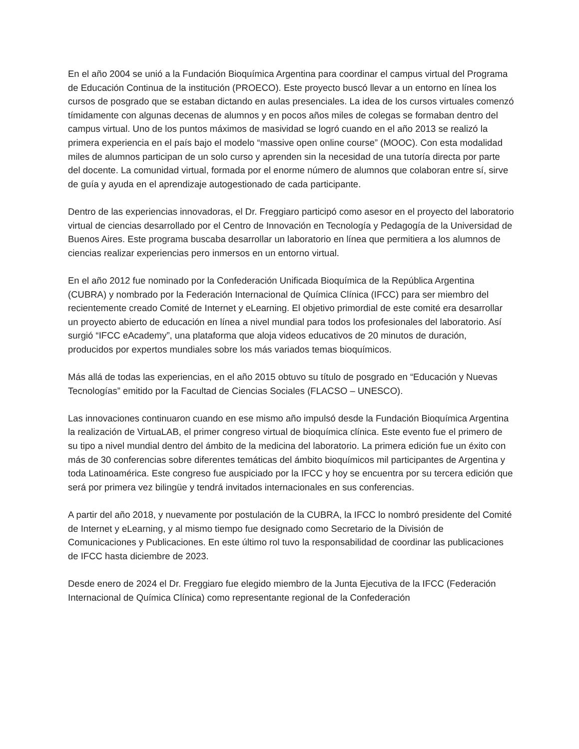En el año 2004 se unió a la Fundación Bioquímica Argentina para coordinar el campus virtual del Programa de Educación Continua de la institución (PROECO). Este proyecto buscó llevar a un entorno en línea los cursos de posgrado que se estaban dictando en aulas presenciales. La idea de los cursos virtuales comenzó tímidamente con algunas decenas de alumnos y en pocos años miles de colegas se formaban dentro del campus virtual. Uno de los puntos máximos de masividad se logró cuando en el año 2013 se realizó la primera experiencia en el país bajo el modelo “massive open online course” (MOOC). Con esta modalidad miles de alumnos participan de un solo curso y aprenden sin la necesidad de una tutoría directa por parte del docente. La comunidad virtual, formada por el enorme número de alumnos que colaboran entre sí, sirve de guía y ayuda en el aprendizaje autogestionado de cada participante.
Dentro de las experiencias innovadoras, el Dr. Freggiaro participó como asesor en el proyecto del laboratorio virtual de ciencias desarrollado por el Centro de Innovación en Tecnología y Pedagogía de la Universidad de Buenos Aires. Este programa buscaba desarrollar un laboratorio en línea que permitiera a los alumnos de ciencias realizar experiencias pero inmersos en un entorno virtual.
En el año 2012 fue nominado por la Confederación Unificada Bioquímica de la República Argentina (CUBRA) y nombrado por la Federación Internacional de Química Clínica (IFCC) para ser miembro del recientemente creado Comité de Internet y eLearning. El objetivo primordial de este comité era desarrollar un proyecto abierto de educación en línea a nivel mundial para todos los profesionales del laboratorio. Así surgió “IFCC eAcademy”, una plataforma que aloja videos educativos de 20 minutos de duración, producidos por expertos mundiales sobre los más variados temas bioquímicos.
Más allá de todas las experiencias, en el año 2015 obtuvo su título de posgrado en “Educación y Nuevas Tecnologías” emitido por la Facultad de Ciencias Sociales (FLACSO – UNESCO).
Las innovaciones continuaron cuando en ese mismo año impulsó desde la Fundación Bioquímica Argentina la realización de VirtuaLAB, el primer congreso virtual de bioquímica clínica. Este evento fue el primero de su tipo a nivel mundial dentro del ámbito de la medicina del laboratorio. La primera edición fue un éxito con más de 30 conferencias sobre diferentes temáticas del ámbito bioquímicos mil participantes de Argentina y toda Latinoamérica. Este congreso fue auspiciado por la IFCC y hoy se encuentra por su tercera edición que será por primera vez bilingüe y tendrá invitados internacionales en sus conferencias.
A partir del año 2018, y nuevamente por postulación de la CUBRA, la IFCC lo nombró presidente del Comité de Internet y eLearning, y al mismo tiempo fue designado como Secretario de la División de Comunicaciones y Publicaciones. En este último rol tuvo la responsabilidad de coordinar las publicaciones de IFCC hasta diciembre de 2023.
Desde enero de 2024 el Dr. Freggiaro fue elegido miembro de la Junta Ejecutiva de la IFCC (Federación Internacional de Química Clínica) como representante regional de la Confederación